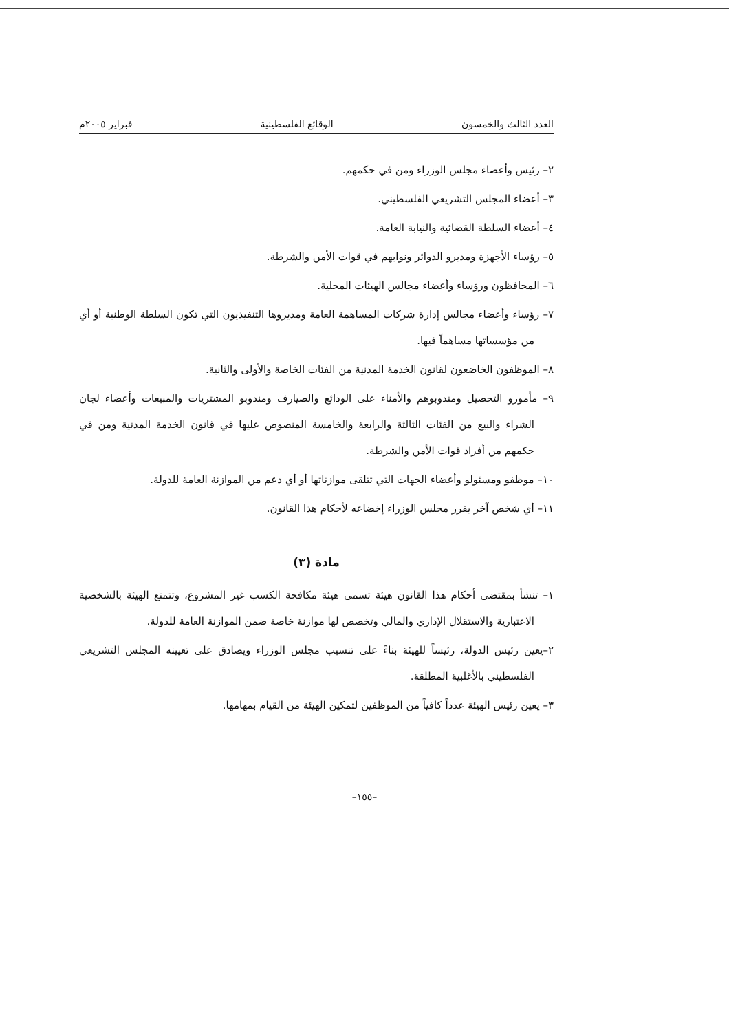العدد الثالث والخمسون الوقائع الفلسطينية فبراير ٢٠٠٥م
٢– رئيس وأعضاء مجلس الوزراء ومن في حكمهم.
٣– أعضاء المجلس التشريعي الفلسطيني.
٤– أعضاء السلطة القضائية والنيابة العامة.
٥– رؤساء الأجهزة ومديرو الدوائر ونوابهم في قوات الأمن والشرطة.
٦– المحافظون ورؤساء وأعضاء مجالس الهيئات المحلية.
٧– رؤساء وأعضاء مجالس إدارة شركات المساهمة العامة ومديروها التنفيذيون التي تكون السلطة الوطنية أو أي من مؤسساتها مساهماً فيها.
٨– الموظفون الخاضعون لقانون الخدمة المدنية من الفئات الخاصة والأولى والثانية.
٩– مأمورو التحصيل ومندوبوهم والأمناء على الودائع والصيارف ومندوبو المشتريات والمبيعات وأعضاء لجان الشراء والبيع من الفئات الثالثة والرابعة والخامسة المنصوص عليها في قانون الخدمة المدنية ومن في حكمهم من أفراد قوات الأمن والشرطة.
١٠– موظفو ومسئولو وأعضاء الجهات التي تتلقى موازناتها أو أي دعم من الموازنة العامة للدولة.
١١– أي شخص آخر يقرر مجلس الوزراء إخضاعه لأحكام هذا القانون.
مادة (٣)
١– تنشأ بمقتضى أحكام هذا القانون هيئة تسمى هيئة مكافحة الكسب غير المشروع، وتتمتع الهيئة بالشخصية الاعتبارية والاستقلال الإداري والمالي وتخصص لها موازنة خاصة ضمن الموازنة العامة للدولة.
٢–يعين رئيس الدولة، رئيساً للهيئة بناءً على تنسيب مجلس الوزراء ويصادق على تعيينه المجلس التشريعي الفلسطيني بالأغلبية المطلقة.
٣– يعين رئيس الهيئة عدداً كافياً من الموظفين لتمكين الهيئة من القيام بمهامها.
–١٥٥–